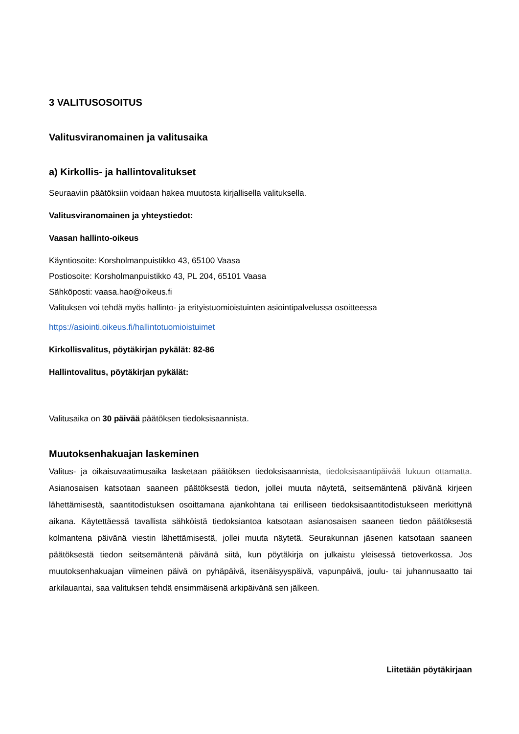3 VALITUSOSOITUS
Valitusviranomainen ja valitusaika
a) Kirkollis- ja hallintovalitukset
Seuraaviin päätöksiin voidaan hakea muutosta kirjallisella valituksella.
Valitusviranomainen ja yhteystiedot:
Vaasan hallinto-oikeus
Käyntiosoite: Korsholmanpuistikko 43, 65100 Vaasa
Postiosoite: Korsholmanpuistikko 43, PL 204, 65101 Vaasa
Sähköposti: vaasa.hao@oikeus.fi
Valituksen voi tehdä myös hallinto- ja erityistuomioistuinten asiointipalvelussa osoitteessa
https://asiointi.oikeus.fi/hallintotuomioistuimet
Kirkollisvalitus, pöytäkirjan pykälät: 82-86
Hallintovalitus, pöytäkirjan pykälät:
Valitusaika on 30 päivää päätöksen tiedoksisaannista.
Muutoksenhakuajan laskeminen
Valitus- ja oikaisuvaatimusaika lasketaan päätöksen tiedoksisaannista, tiedoksisaantipäivää lukuun ottamatta. Asianosaisen katsotaan saaneen päätöksestä tiedon, jollei muuta näytetä, seitsemäntenä päivänä kirjeen lähettämisestä, saantitodistuksen osoittamana ajankohtana tai erilliseen tiedoksisaantitodistukseen merkittynä aikana. Käytettäessä tavallista sähköistä tiedoksiantoa katsotaan asianosaisen saaneen tiedon päätöksestä kolmantena päivänä viestin lähettämisestä, jollei muuta näytetä. Seurakunnan jäsenen katsotaan saaneen päätöksestä tiedon seitsemäntenä päivänä siitä, kun pöytäkirja on julkaistu yleisessä tietoverkossa. Jos muutoksenhakuajan viimeinen päivä on pyhäpäivä, itsenäisyyspäivä, vapunpäivä, joulu- tai juhannusaatto tai arkilauantai, saa valituksen tehdä ensimmäisenä arkipäivänä sen jälkeen.
Liitetään pöytäkirjaan